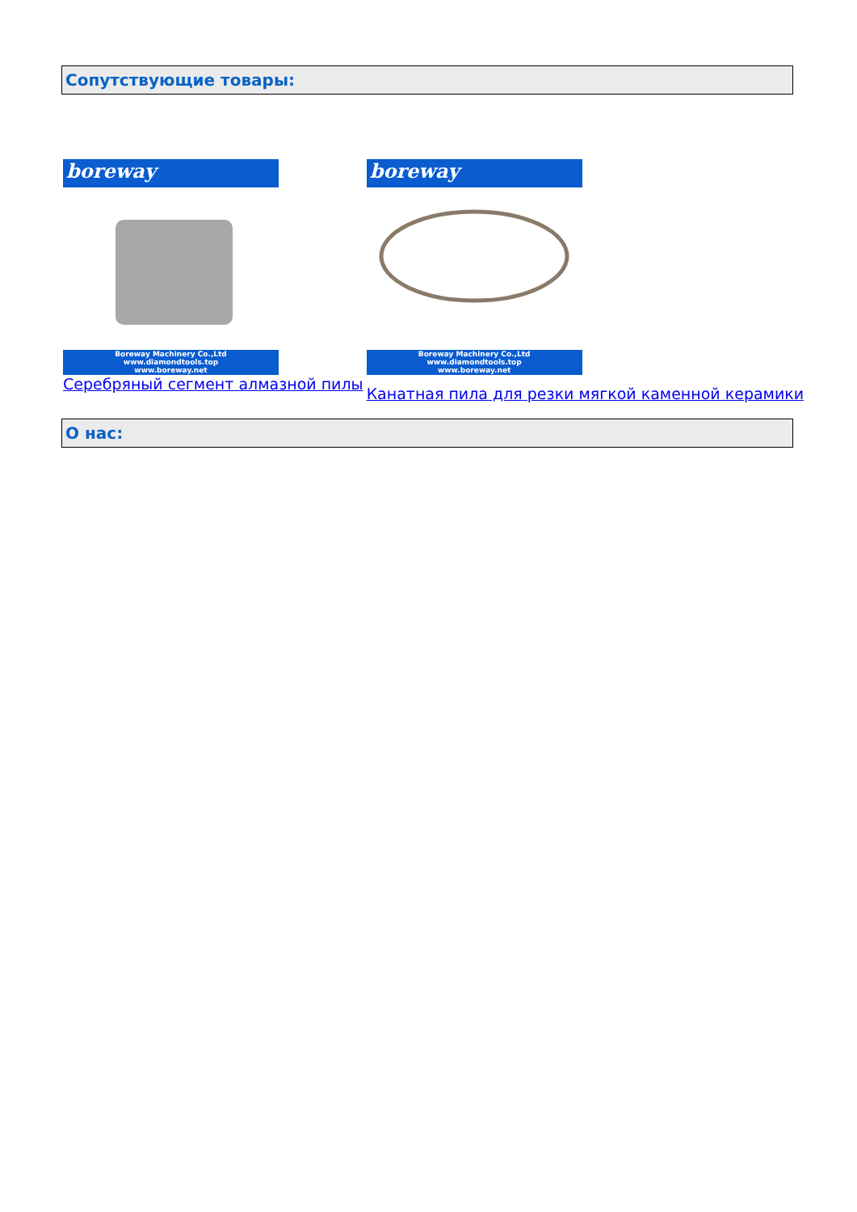Сопутствующие товары:
boreway
Boreway Machinery Co.,Ltd
www.diamondtools.top
www.boreway.net
Серебряный сегмент алмазной пилы
boreway
Boreway Machinery Co.,Ltd
www.diamondtools.top
www.boreway.net
Канатная пила для резки мягкой каменной керамики
О нас: